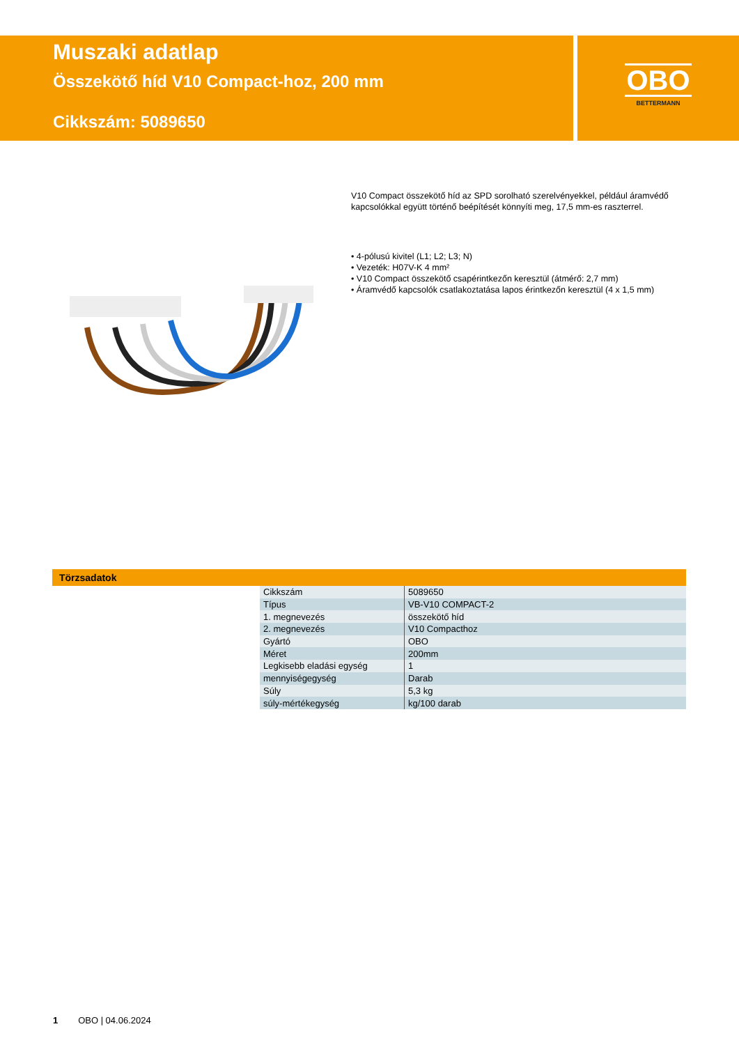Muszaki adatlap
Összekötő híd V10 Compact-hoz, 200 mm
Cikkszám: 5089650
OBO
BETTERMANN
V10 Compact összekötő híd az SPD sorolható szerelvényekkel, például áramvédő kapcsolókkal együtt történő beépítését könnyíti meg, 17,5 mm-es raszterrel.
• 4-pólusú kivitel (L1; L2; L3; N)
• Vezeték: H07V-K 4 mm²
• V10 Compact összekötő csapérintkezőn keresztül (átmérő: 2,7 mm)
• Áramvédő kapcsolók csatlakoztatása lapos érintkezőn keresztül (4 x 1,5 mm)
Törzsadatok
| Cikkszám | 5089650 |
| Típus | VB-V10 COMPACT-2 |
| 1. megnevezés | összekötő híd |
| 2. megnevezés | V10 Compacthoz |
| Gyártó | OBO |
| Méret | 200mm |
| Legkisebb eladási egység | 1 |
| mennyiségegység | Darab |
| Súly | 5,3 kg |
| súly-mértékegység | kg/100 darab |
1 OBO | 04.06.2024